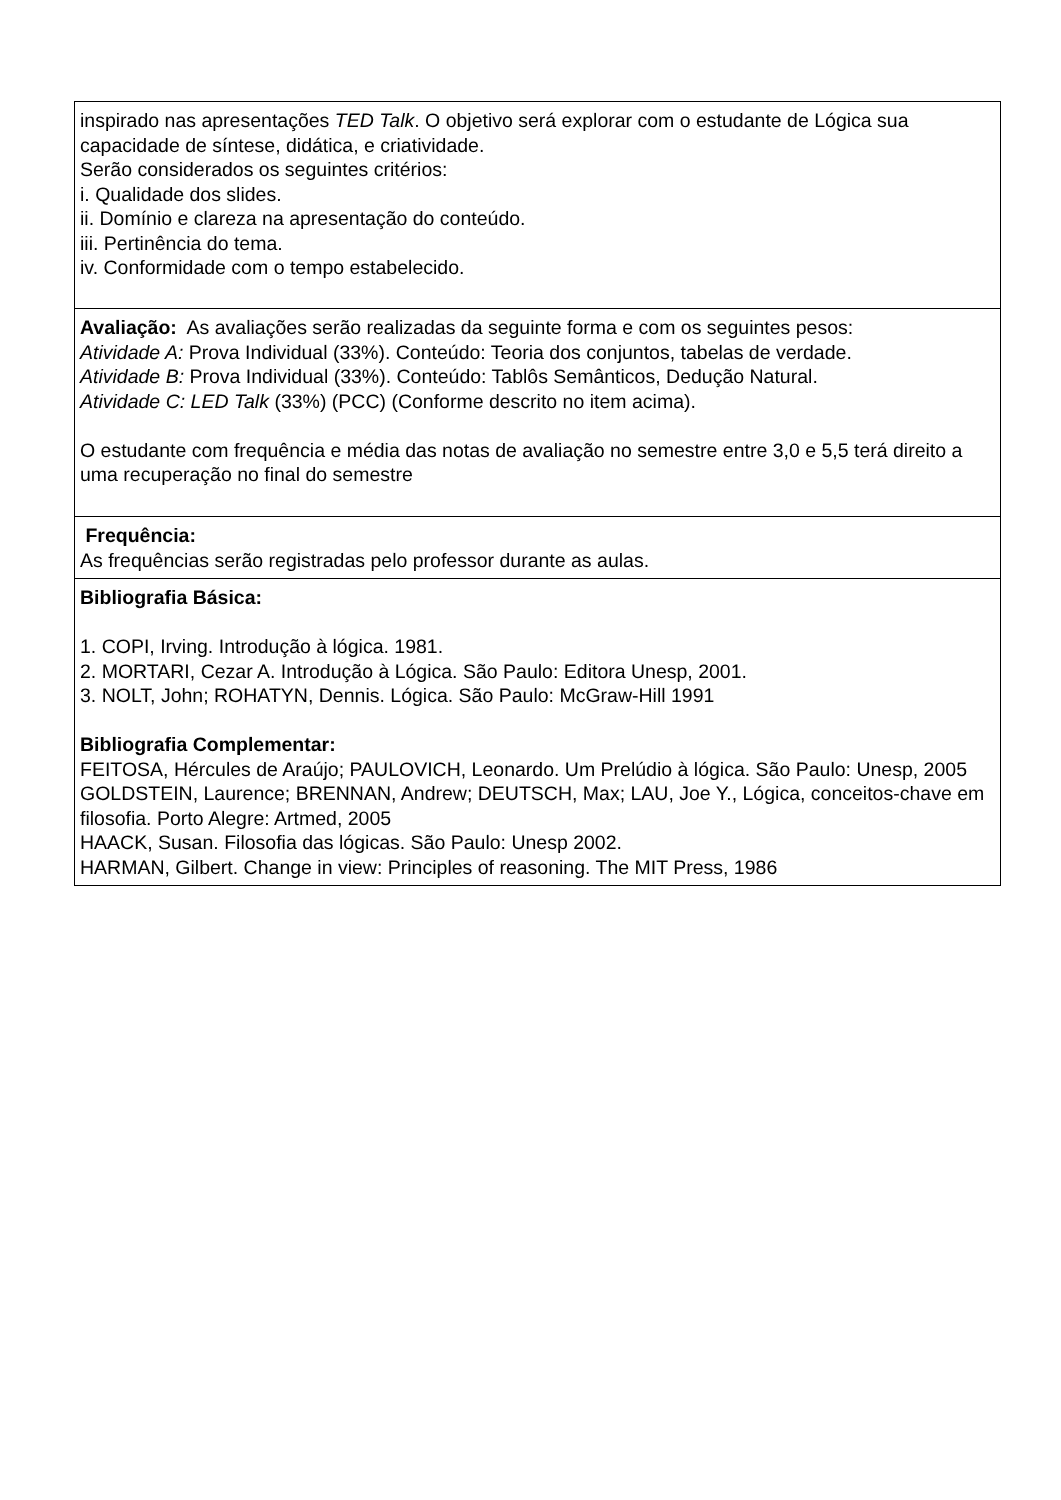| inspirado nas apresentações TED Talk . O objetivo será explorar com o estudante de Lógica sua capacidade de síntese, didática, e criatividade. Serão considerados os seguintes critérios: i. Qualidade dos slides. ii. Domínio e clareza na apresentação do conteúdo. iii. Pertinência do tema. iv. Conformidade com o tempo estabelecido. |
| Avaliação: As avaliações serão realizadas da seguinte forma e com os seguintes pesos: Atividade A: Prova Individual (33%). Conteúdo: Teoria dos conjuntos, tabelas de verdade. Atividade B: Prova Individual (33%). Conteúdo: Tablôs Semânticos, Dedução Natural. Atividade C: LED Talk (33%) (PCC) (Conforme descrito no item acima). O estudante com frequência e média das notas de avaliação no semestre entre 3,0 e 5,5 terá direito a uma recuperação no final do semestre |
| Frequência: As frequências serão registradas pelo professor durante as aulas. |
| Bibliografia Básica: 1. COPI, Irving. Introdução à lógica. 1981. 2. MORTARI, Cezar A. Introdução à Lógica. São Paulo: Editora Unesp, 2001. 3. NOLT, John; ROHATYN, Dennis. Lógica. São Paulo: McGraw-Hill 1991 Bibliografia Complementar: FEITOSA, Hércules de Araújo; PAULOVICH, Leonardo. Um Prelúdio à lógica. São Paulo: Unesp, 2005 GOLDSTEIN, Laurence; BRENNAN, Andrew; DEUTSCH, Max; LAU, Joe Y., Lógica, conceitos-chave em filosofia. Porto Alegre: Artmed, 2005 HAACK, Susan. Filosofia das lógicas. São Paulo: Unesp 2002. HARMAN, Gilbert. Change in view: Principles of reasoning. The MIT Press, 1986 |